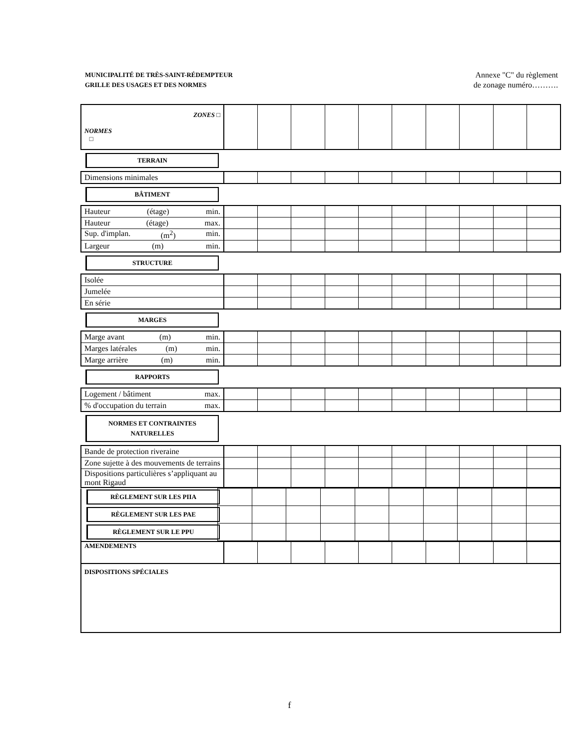MUNICIPALITÉ DE TRÈS-SAINT-RÉDEMPTEUR
GRILLE DES USAGES ET DES NORMES
Annexe "C" du règlement
de zonage numéro……….
| ZONES □ NORMES □ | | | | | | | | | | |
TERRAIN
| Dimensions minimales | | | | | | | | | | |
BÂTIMENT
| Hauteur (étage) min. | | | | | | | | | | |
| Hauteur (étage) max. | | | | | | | | | | |
| Sup. d'implan. (m<sup>2</sup>) min. | | | | | | | | | | |
| Largeur (m) min. | | | | | | | | | | |
STRUCTURE
| Isolée | | | | | | | | | | |
| Jumelée | | | | | | | | | | |
| En série | | | | | | | | | | |
MARGES
| Marge avant (m) min. | | | | | | | | | | |
| Marges latérales (m) min. | | | | | | | | | | |
| Marge arrière (m) min. | | | | | | | | | | |
RAPPORTS
| Logement / bâtiment max. | | | | | | | | | | |
| % d'occupation du terrain max. | | | | | | | | | | |
NORMES ET CONTRAINTES
NATURELLES
| Bande de protection riveraine | | | | | | | | | | |
| Zone sujette à des mouvements de terrains | | | | | | | | | | |
| Dispositions particulières s’appliquant au mont Rigaud | | | | | | | | | | |
| RÈGLEMENT SUR LES PIIA | | | | | | | | | | |
| RÈGLEMENT SUR LES PAE | | | | | | | | | | |
| RÈGLEMENT SUR LE PPU | | | | | | | | | | |
| AMENDEMENTS | | | | | | | | | | |
| DISPOSITIONS SPÉCIALES | | | | | | | | | | |
f